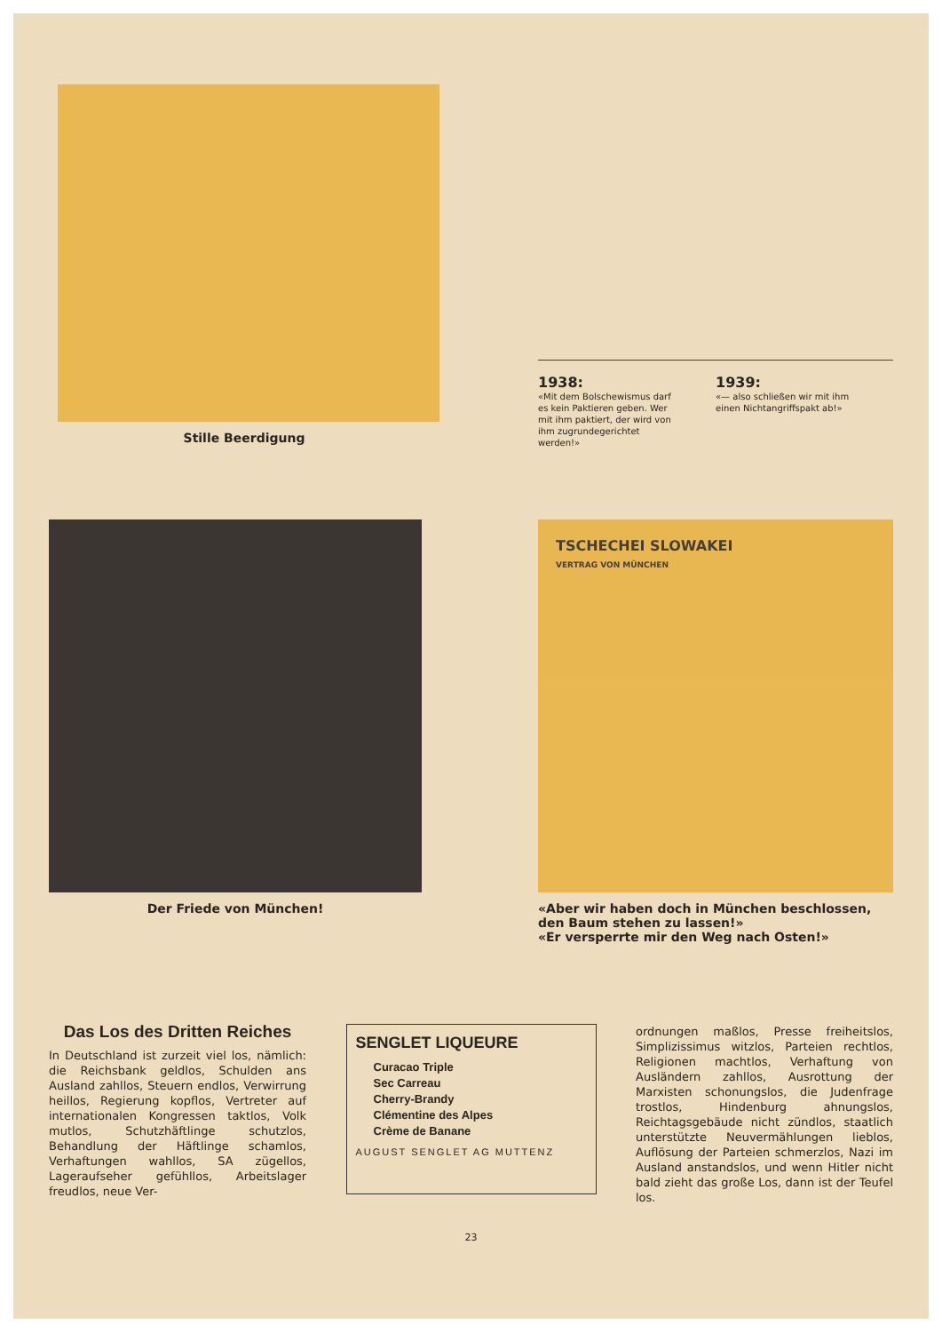Stille Beerdigung
1938:
«Mit dem Bolschewismus darf es kein Paktieren geben. Wer mit ihm paktiert, der wird von ihm zugrundegerichtet werden!»
1939:
«— also schließen wir mit ihm einen Nichtangriffspakt ab!»
Der Friede von München!
TSCHECHEI SLOWAKEI
VERTRAG VON MÜNCHEN
«Aber wir haben doch in München beschlossen, den Baum stehen zu lassen!»
«Er versperrte mir den Weg nach Osten!»
Das Los des Dritten Reiches
In Deutschland ist zurzeit viel los, nämlich: die Reichsbank geldlos, Schulden ans Ausland zahllos, Steuern endlos, Verwirrung heillos, Regierung kopflos, Vertreter auf internationalen Kongressen taktlos, Volk mutlos, Schutzhäftlinge schutzlos, Behandlung der Häftlinge schamlos, Verhaftungen wahllos, SA zügellos, Lageraufseher gefühllos, Arbeitslager freudlos, neue Ver-
SENGLET LIQUEURE
Curacao Triple
Sec Carreau
Cherry-Brandy
Clémentine des Alpes
Crème de Banane
AUGUST SENGLET AG MUTTENZ
ordnungen maßlos, Presse freiheitslos, Simplizissimus witzlos, Parteien rechtlos, Religionen machtlos, Verhaftung von Ausländern zahllos, Ausrottung der Marxisten schonungslos, die Judenfrage trostlos, Hindenburg ahnungslos, Reichtagsgebäude nicht zündlos, staatlich unterstützte Neuvermählungen lieblos, Auflösung der Parteien schmerzlos, Nazi im Ausland anstandslos, und wenn Hitler nicht bald zieht das große Los, dann ist der Teufel los.
23